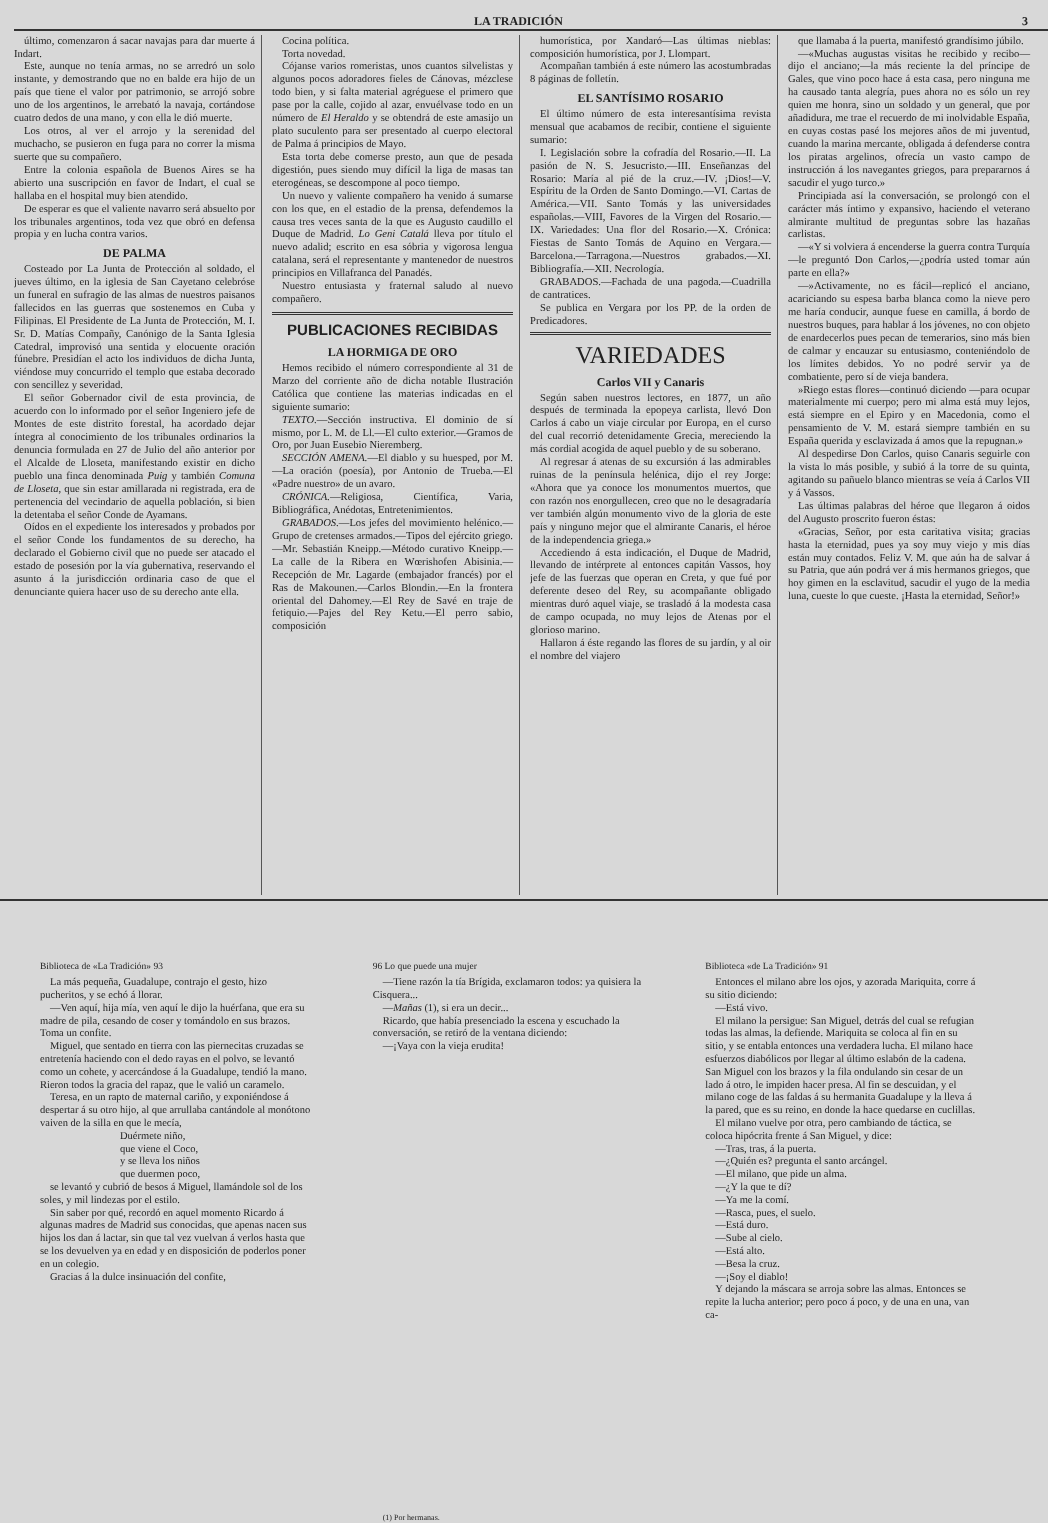LA TRADICIÓN 3
último, comenzaron á sacar navajas para dar muerte á Indart.
Este, aunque no tenía armas, no se arredró un solo instante, y demostrando que no en balde era hijo de un país que tiene el valor por patrimonio, se arrojó sobre uno de los argentinos, le arrebató la navaja, cortándose cuatro dedos de una mano, y con ella le dió muerte.
Los otros, al ver el arrojo y la serenidad del muchacho, se pusieron en fuga para no correr la misma suerte que su compañero.
Entre la colonia española de Buenos Aires se ha abierto una suscripción en favor de Indart, el cual se hallaba en el hospital muy bien atendido.
De esperar es que el valiente navarro será absuelto por los tribunales argentinos, toda vez que obró en defensa propia y en lucha contra varios.
DE PALMA
Costeado por La Junta de Protección al soldado, el jueves último, en la iglesia de San Cayetano celebróse un funeral en sufragio de las almas de nuestros paisanos fallecidos en las guerras que sostenemos en Cuba y Filipinas. El Presidente de La Junta de Protección, M. I. Sr. D. Matías Compañy, Canónigo de la Santa Iglesia Catedral, improvisó una sentida y elocuente oración fúnebre. Presidían el acto los individuos de dicha Junta, viéndose muy concurrido el templo que estaba decorado con sencillez y severidad.
El señor Gobernador civil de esta provincia, de acuerdo con lo informado por el señor Ingeniero jefe de Montes de este distrito forestal, ha acordado dejar íntegra al conocimiento de los tribunales ordinarios la denuncia formulada en 27 de Julio del año anterior por el Alcalde de Lloseta, manifestando existir en dicho pueblo una finca denominada Puig y también Comuna de Lloseta, que sin estar amillarada ni registrada, era de pertenencia del vecindario de aquella población, si bien la detentaba el señor Conde de Ayamans.
Oídos en el expediente los interesados y probados por el señor Conde los fundamentos de su derecho, ha declarado el Gobierno civil que no puede ser atacado el estado de posesión por la vía gubernativa, reservando el asunto á la jurisdicción ordinaria caso de que el denunciante quiera hacer uso de su derecho ante ella.
Cocina política.
Torta novedad.
Cójanse varios romeristas, unos cuantos silvelistas y algunos pocos adoradores fieles de Cánovas, mézclese todo bien, y si falta material agréguese el primero que pase por la calle, cojido al azar, envuélvase todo en un número de El Heraldo y se obtendrá de este amasijo un plato suculento para ser presentado al cuerpo electoral de Palma á principios de Mayo.
Esta torta debe comerse presto, aun que de pesada digestión, pues siendo muy difícil la liga de masas tan eterogéneas, se descompone al poco tiempo.
Un nuevo y valiente compañero ha venido á sumarse con los que, en el estadio de la prensa, defendemos la causa tres veces santa de la que es Augusto caudillo el Duque de Madrid. Lo Geni Catalá lleva por título el nuevo adalid; escrito en esa sóbria y vigorosa lengua catalana, será el representante y mantenedor de nuestros principios en Villafranca del Panadés.
Nuestro entusiasta y fraternal saludo al nuevo compañero.
PUBLICACIONES RECIBIDAS
LA HORMIGA DE ORO
Hemos recibido el número correspondiente al 31 de Marzo del corriente año de dicha notable Ilustración Católica que contiene las materias indicadas en el siguiente sumario:
TEXTO.—Sección instructiva. El dominio de sí mismo, por L. M. de Ll.—El culto exterior.—Gramos de Oro, por Juan Eusebio Nieremberg.
SECCIÓN AMENA.—El diablo y su huesped, por M.—La oración (poesía), por Antonio de Trueba.—El «Padre nuestro» de un avaro.
CRÓNICA.—Religiosa, Científica, Varia, Bibliográfica, Anédotas, Entretenimientos.
GRABADOS.—Los jefes del movimiento helénico.—Grupo de cretenses armados.—Tipos del ejército griego.—Mr. Sebastián Kneipp.—Método curativo Kneipp.—La calle de la Ribera en Wœrishofen Abisinia.—Recepción de Mr. Lagarde (embajador francés) por el Ras de Makounen.—Carlos Blondin.—En la frontera oriental del Dahomey.—El Rey de Savé en traje de fetiquio.—Pajes del Rey Ketu.—El perro sabio, composición
humorística, por Xandaró—Las últimas nieblas: composición humorística, por J. Llompart.
Acompañan también á este número las acostumbradas 8 páginas de folletín.
EL SANTÍSIMO ROSARIO
El último número de esta interesantísima revista mensual que acabamos de recibir, contiene el siguiente sumario:
I. Legislación sobre la cofradía del Rosario.—II. La pasión de N. S. Jesucristo.—III. Enseñanzas del Rosario: María al pié de la cruz.—IV. ¡Dios!—V. Espíritu de la Orden de Santo Domingo.—VI. Cartas de América.—VII. Santo Tomás y las universidades españolas.—VIII, Favores de la Virgen del Rosario.—IX. Variedades: Una flor del Rosario.—X. Crónica: Fiestas de Santo Tomás de Aquino en Vergara.—Barcelona.—Tarragona.—Nuestros grabados.—XI. Bibliografía.—XII. Necrología.
GRABADOS.—Fachada de una pagoda.—Cuadrilla de cantratices.
Se publica en Vergara por los PP. de la orden de Predicadores.
VARIEDADES
Carlos VII y Canaris
Según saben nuestros lectores, en 1877, un año después de terminada la epopeya carlista, llevó Don Carlos á cabo un viaje circular por Europa, en el curso del cual recorrió detenidamente Grecia, mereciendo la más cordial acogida de aquel pueblo y de su soberano.
Al regresar á atenas de su excursión á las admirables ruinas de la península helénica, dijo el rey Jorge: «Ahora que ya conoce los monumentos muertos, que con razón nos enorgullecen, creo que no le desagradaría ver también algún monumento vivo de la gloria de este país y ninguno mejor que el almirante Canaris, el héroe de la independencia griega.»
Accediendo á esta indicación, el Duque de Madrid, llevando de intérprete al entonces capitán Vassos, hoy jefe de las fuerzas que operan en Creta, y que fué por deferente deseo del Rey, su acompañante obligado mientras duró aquel viaje, se trasladó á la modesta casa de campo ocupada, no muy lejos de Atenas por el glorioso marino.
Hallaron á éste regando las flores de su jardín, y al oir el nombre del viajero
que llamaba á la puerta, manifestó grandísimo júbilo.
—«Muchas augustas visitas he recibido y recibo—dijo el anciano;—la más reciente la del príncipe de Gales, que vino poco hace á esta casa, pero ninguna me ha causado tanta alegría, pues ahora no es sólo un rey quien me honra, sino un soldado y un general, que por añadidura, me trae el recuerdo de mi inolvidable España, en cuyas costas pasé los mejores años de mi juventud, cuando la marina mercante, obligada á defenderse contra los piratas argelinos, ofrecía un vasto campo de instrucción á los navegantes griegos, para prepararnos á sacudir el yugo turco.»
Principiada así la conversación, se prolongó con el carácter más íntimo y expansivo, haciendo el veterano almirante multitud de preguntas sobre las hazañas carlistas.
—«Y si volviera á encenderse la guerra contra Turquía—le preguntó Don Carlos,—¿podría usted tomar aún parte en ella?»
—»Activamente, no es fácil—replicó el anciano, acariciando su espesa barba blanca como la nieve pero me haría conducir, aunque fuese en camilla, á bordo de nuestros buques, para hablar á los jóvenes, no con objeto de enardecerlos pues pecan de temerarios, sino más bien de calmar y encauzar su entusiasmo, conteniéndolo de los límites debidos. Yo no podré servir ya de combatiente, pero sí de vieja bandera.
»Riego estas flores—continuó diciendo —para ocupar materialmente mi cuerpo; pero mi alma está muy lejos, está siempre en el Epiro y en Macedonia, como el pensamiento de V. M. estará siempre también en su España querida y esclavizada á amos que la repugnan.»
Al despedirse Don Carlos, quiso Canaris seguirle con la vista lo más posible, y subió á la torre de su quinta, agitando su pañuelo blanco mientras se veía á Carlos VII y á Vassos.
Las últimas palabras del héroe que llegaron á oidos del Augusto proscrito fueron éstas:
«Gracias, Señor, por esta caritativa visita; gracias hasta la eternidad, pues ya soy muy viejo y mis días están muy contados. Feliz V. M. que aún ha de salvar á su Patria, que aún podrá ver á mis hermanos griegos, que hoy gimen en la esclavitud, sacudir el yugo de la media luna, cueste lo que cueste. ¡Hasta la eternidad, Señor!»
Biblioteca de «La Tradición» 93
La más pequeña, Guadalupe, contrajo el gesto, hizo pucheritos, y se echó á llorar.
—Ven aquí, hija mía, ven aquí le dijo la huérfana, que era su madre de pila, cesando de coser y tomándolo en sus brazos. Toma un confite.
Miguel, que sentado en tierra con las piernecitas cruzadas se entretenía haciendo con el dedo rayas en el polvo, se levantó como un cohete, y acercándose á la Guadalupe, tendió la mano. Rieron todos la gracia del rapaz, que le valió un caramelo.
Teresa, en un rapto de maternal cariño, y exponiéndose á despertar á su otro hijo, al que arrullaba cantándole al monótono vaiven de la silla en que le mecía,
Duérmete niño,
que viene el Coco,
y se lleva los niños
que duermen poco,
se levantó y cubrió de besos á Miguel, llamándole sol de los soles, y mil lindezas por el estilo.
Sin saber por qué, recordó en aquel momento Ricardo á algunas madres de Madrid sus conocidas, que apenas nacen sus hijos los dan á lactar, sin que tal vez vuelvan á verlos hasta que se los devuelven ya en edad y en disposición de poderlos poner en un colegio.
Gracias á la dulce insinuación del confite,
96 Lo que puede una mujer
—Tiene razón la tía Brígida, exclamaron todos: ya quisiera la Cisquera...
—Mañas (1), si era un decir...
Ricardo, que había presenciado la escena y escuchado la conversación, se retiró de la ventana diciendo:
—¡Vaya con la vieja erudita!
(1) Por hermanas.
Biblioteca «de La Tradición» 91
Entonces el milano abre los ojos, y azorada Mariquita, corre á su sitio diciendo:
—Está vivo.
El milano la persigue: San Miguel, detrás del cual se refugian todas las almas, la defiende. Mariquita se coloca al fin en su sitio, y se entabla entonces una verdadera lucha. El milano hace esfuerzos diabólicos por llegar al último eslabón de la cadena. San Miguel con los brazos y la fila ondulando sin cesar de un lado á otro, le impiden hacer presa. Al fin se descuidan, y el milano coge de las faldas á su hermanita Guadalupe y la lleva á la pared, que es su reino, en donde la hace quedarse en cuclillas.
El milano vuelve por otra, pero cambiando de táctica, se coloca hipócrita frente á San Miguel, y dice:
—Tras, tras, á la puerta.
—¿Quién es? pregunta el santo arcángel.
—El milano, que pide un alma.
—¿Y la que te dí?
—Ya me la comí.
—Rasca, pues, el suelo.
—Está duro.
—Sube al cielo.
—Está alto.
—Besa la cruz.
—¡Soy el diablo!
Y dejando la máscara se arroja sobre las almas. Entonces se repite la lucha anterior; pero poco á poco, y de una en una, van ca-